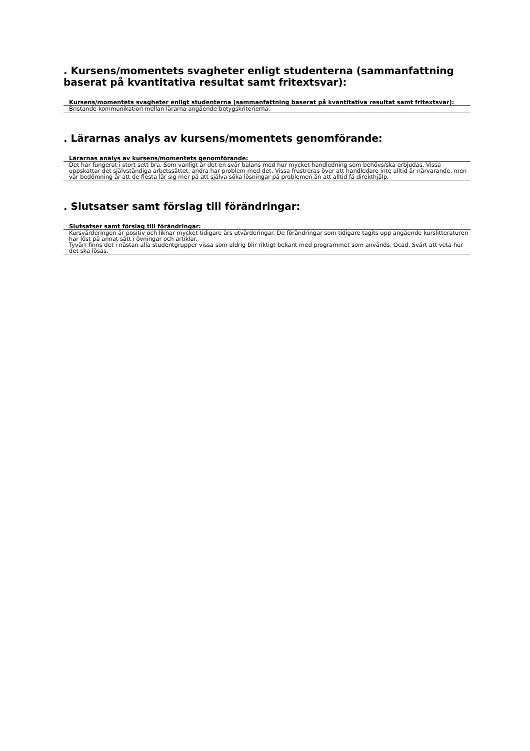. Kursens/momentets svagheter enligt studenterna (sammanfattning baserat på kvantitativa resultat samt fritextsvar):
Kursens/momentets svagheter enligt studenterna (sammanfattning baserat på kvantitativa resultat samt fritextsvar):
Bristande kommunikation mellan lärarna angående betygskriterierna.
. Lärarnas analys av kursens/momentets genomförande:
Lärarnas analys av kursens/momentets genomförande:
Det har fungerat i stort sett bra. Som vanligt är det en svår balans med hur mycket handledning som behövs/ska erbjudas. Vissa uppskattar det självständiga arbetssättet, andra har problem med det. Vissa frustreras över att handledare inte alltid är närvarande, men vår bedömning är att de flesta lär sig mer på att själva söka lösningar på problemen än att alltid få direkthjälp.
. Slutsatser samt förslag till förändringar:
Slutsatser samt förslag till förändringar:
Kursvärderingen är positiv och liknar mycket tidigare års utvärderingar. De förändringar som tidigare tagits upp angående kurslitteraturen har löst på annat sätt i övningar och artiklar.
Tyvärr finns det i nästan alla studentgrupper vissa som aldrig blir riktigt bekant med programmet som används, Ocad. Svårt att veta hur det ska lösas.